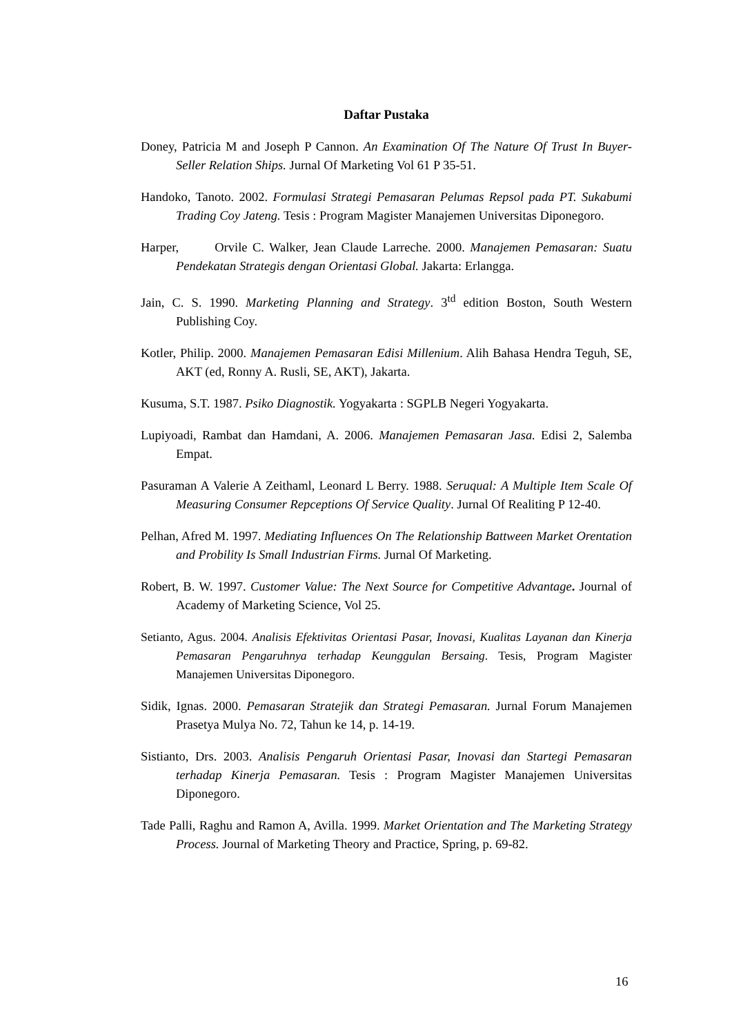Daftar Pustaka
Doney, Patricia M and Joseph P Cannon. An Examination Of The Nature Of Trust In Buyer- Seller Relation Ships. Jurnal Of Marketing Vol 61 P 35-51.
Handoko, Tanoto. 2002. Formulasi Strategi Pemasaran Pelumas Repsol pada PT. Sukabumi Trading Coy Jateng. Tesis : Program Magister Manajemen Universitas Diponegoro.
Harper, Orvile C. Walker, Jean Claude Larreche. 2000. Manajemen Pemasaran: Suatu Pendekatan Strategis dengan Orientasi Global. Jakarta: Erlangga.
Jain, C. S. 1990. Marketing Planning and Strategy. 3<sup>td</sup> edition Boston, South Western Publishing Coy.
Kotler, Philip. 2000. Manajemen Pemasaran Edisi Millenium. Alih Bahasa Hendra Teguh, SE, AKT (ed, Ronny A. Rusli, SE, AKT), Jakarta.
Kusuma, S.T. 1987. Psiko Diagnostik. Yogyakarta : SGPLB Negeri Yogyakarta.
Lupiyoadi, Rambat dan Hamdani, A. 2006. Manajemen Pemasaran Jasa. Edisi 2, Salemba Empat.
Pasuraman A Valerie A Zeithaml, Leonard L Berry. 1988. Seruqual: A Multiple Item Scale Of Measuring Consumer Repceptions Of Service Quality. Jurnal Of Realiting P 12-40.
Pelhan, Afred M. 1997. Mediating Influences On The Relationship Battween Market Orentation and Probility Is Small Industrian Firms. Jurnal Of Marketing.
Robert, B. W. 1997. Customer Value: The Next Source for Competitive Advantage. Journal of Academy of Marketing Science, Vol 25.
Setianto, Agus. 2004. Analisis Efektivitas Orientasi Pasar, Inovasi, Kualitas Layanan dan Kinerja Pemasaran Pengaruhnya terhadap Keunggulan Bersaing. Tesis, Program Magister Manajemen Universitas Diponegoro.
Sidik, Ignas. 2000. Pemasaran Stratejik dan Strategi Pemasaran. Jurnal Forum Manajemen Prasetya Mulya No. 72, Tahun ke 14, p. 14-19.
Sistianto, Drs. 2003. Analisis Pengaruh Orientasi Pasar, Inovasi dan Startegi Pemasaran terhadap Kinerja Pemasaran. Tesis : Program Magister Manajemen Universitas Diponegoro.
Tade Palli, Raghu and Ramon A, Avilla. 1999. Market Orientation and The Marketing Strategy Process. Journal of Marketing Theory and Practice, Spring, p. 69-82.
16